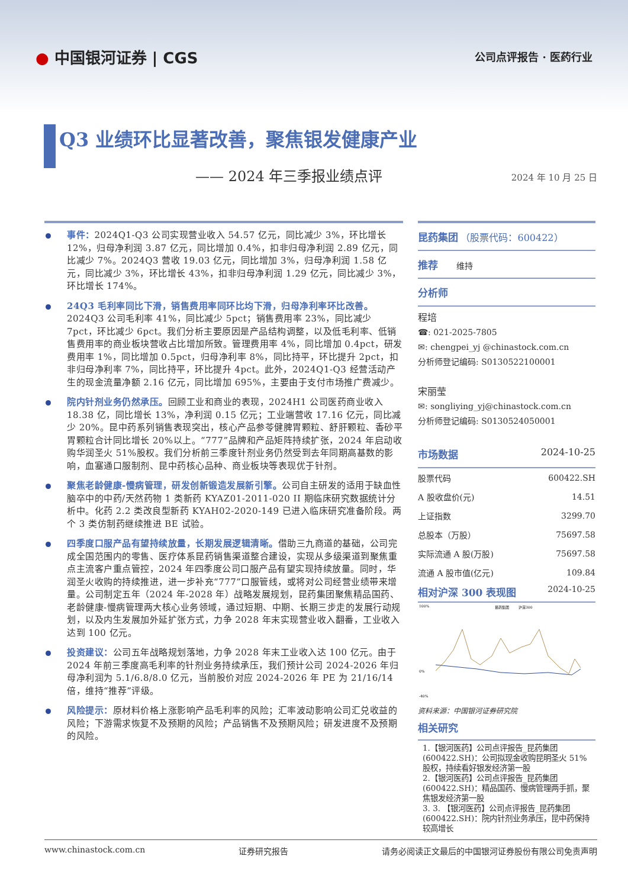● 中国银河证券 | CGS
公司点评报告 · 医药行业
Q3 业绩环比显著改善，聚焦银发健康产业
—— 2024 年三季报业绩点评
2024 年 10 月 25 日
事件：2024Q1-Q3 公司实现营业收入 54.57 亿元，同比减少 3%，环比增长 12%，归母净利润 3.87 亿元，同比增加 0.4%，扣非归母净利润 2.89 亿元，同比减少 7%。2024Q3 营收 19.03 亿元，同比增加 3%，归母净利润 1.58 亿元，同比减少 3%，环比增长 43%，扣非归母净利润 1.29 亿元，同比减少 3%，环比增长 174%。
24Q3 毛利率同比下滑，销售费用率同环比均下滑，归母净利率环比改善。2024Q3 公司毛利率 41%，同比减少 5pct；销售费用率 23%，同比减少 7pct，环比减少 6pct。我们分析主要原因是产品结构调整，以及低毛利率、低销售费用率的商业板块营收占比增加所致。管理费用率 4%，同比增加 0.4pct，研发费用率 1%，同比增加 0.5pct，归母净利率 8%，同比持平，环比提升 2pct，扣非归母净利率 7%，同比持平，环比提升 4pct。此外，2024Q1-Q3 经营活动产生的现金流量净额 2.16 亿元，同比增加 695%，主要由于支付市场推广费减少。
院内针剂业务仍然承压。回顾工业和商业的表现，2024H1 公司医药商业收入 18.38 亿，同比增长 13%，净利润 0.15 亿元；工业端营收 17.16 亿元，同比减少 20%。昆中药系列销售表现突出，核心产品参苓健脾胃颗粒、舒肝颗粒、香砂平胃颗粒合计同比增长 20%以上。“777”品牌和产品矩阵持续扩张，2024 年启动收购华润圣火 51%股权。我们分析前三季度针剂业务仍然受到去年同期高基数的影响，血塞通口服制剂、昆中药核心品种、商业板块等表现优于针剂。
聚焦老龄健康-慢病管理，研发创新锻造发展新引擎。公司自主研发的适用于缺血性脑卒中的中药/天然药物 1 类新药 KYAZ01-2011-020 II 期临床研究数据统计分析中。化药 2.2 类改良型新药 KYAH02-2020-149 已进入临床研究准备阶段。两个 3 类仿制药继续推进 BE 试验。
四季度口服产品有望持续放量，长期发展逻辑清晰。借助三九商道的基础，公司完成全国范围内的零售、医疗体系昆药销售渠道整合建设，实现从多级渠道到聚焦重点主流客户重点管控，2024 年四季度公司口服产品有望实现持续放量。同时，华润圣火收购的持续推进，进一步补充“777”口服管线，或将对公司经营业绩带来增量。公司制定五年（2024 年-2028 年）战略发展规划，昆药集团聚焦精品国药、老龄健康-慢病管理两大核心业务领域，通过短期、中期、长期三步走的发展行动规划，以及内生发展加外延扩张方式，力争 2028 年末实现营业收入翻番，工业收入达到 100 亿元。
投资建议：公司五年战略规划落地，力争 2028 年末工业收入达 100 亿元。由于 2024 年前三季度高毛利率的针剂业务持续承压，我们预计公司 2024-2026 年归母净利润为 5.1/6.8/8.0 亿元，当前股价对应 2024-2026 年 PE 为 21/16/14 倍，维持“推荐”评级。
风险提示：原材料价格上涨影响产品毛利率的风险；汇率波动影响公司汇兑收益的风险；下游需求恢复不及预期的风险；产品销售不及预期风险；研发进度不及预期的风险。
昆药集团 （股票代码：600422）
推荐 维持
分析师
程培
☎: 021-2025-7805
✉: chengpei_yj @chinastock.com.cn
分析师登记编码: S0130522100001
宋丽莹
✉: songliying_yj@chinastock.com.cn
分析师登记编码: S0130524050001
市场数据 2024-10-25
| 股票代码 | 600422.SH |
| A 股收盘价(元) | 14.51 |
| 上证指数 | 3299.70 |
| 总股本（万股） | 75697.58 |
| 实际流通 A 股(万股) | 75697.58 |
| 流通 A 股市值(亿元) | 109.84 |
相对沪深 300 表现图 2024-10-25
100%
昆药集团
沪深300
0%
-40%
资料来源：中国银河证券研究院
相关研究
1.【银河医药】公司点评报告_昆药集团(600422.SH)：公司拟现金收购昆明圣火 51%股权，持续看好银发经济第一股
2.【银河医药】公司点评报告_昆药集团(600422.SH)：精品国药、慢病管理两手抓，聚焦银发经济第一股
3. 3. 【银河医药】公司点评报告_昆药集团(600422.SH)：院内针剂业务承压，昆中药保持较高增长
www.chinastock.com.cn 证券研究报告 请务必阅读正文最后的中国银河证券股份有限公司免责声明